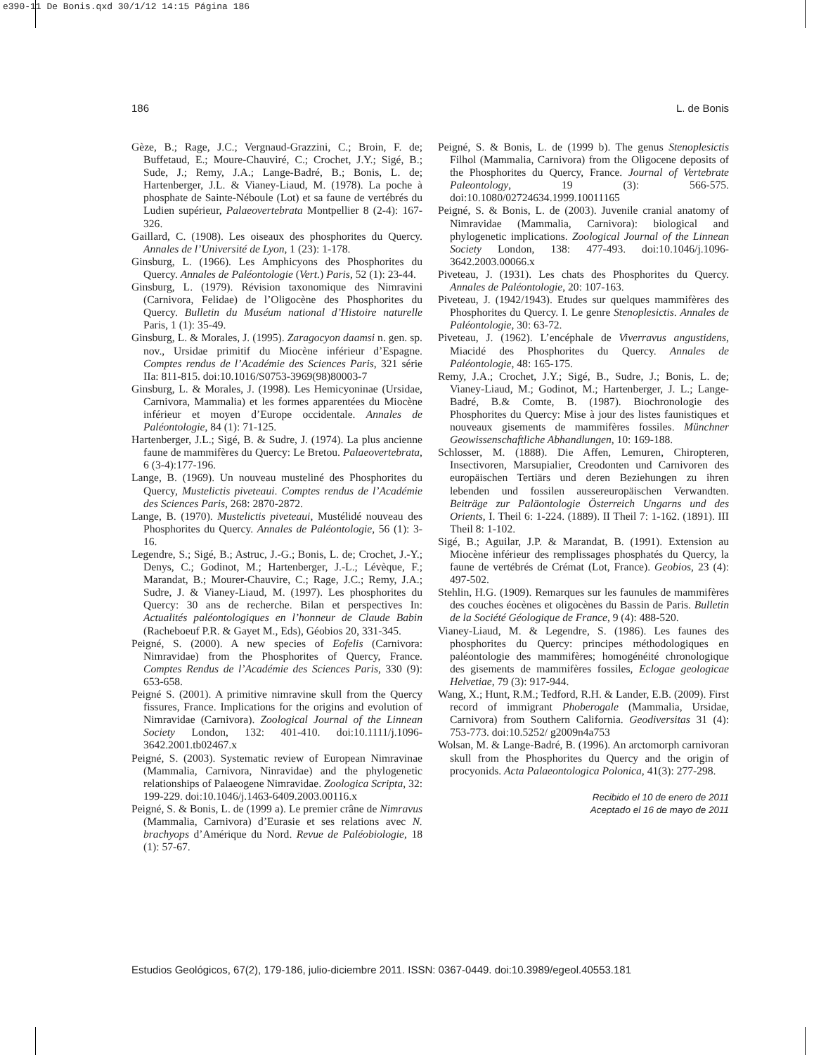e390-11 De Bonis.qxd 30/1/12 14:15 Página 186
186 L. de Bonis
Gèze, B.; Rage, J.C.; Vergnaud-Grazzini, C.; Broin, F. de; Buffetaud, E.; Moure-Chauviré, C.; Crochet, J.Y.; Sigé, B.; Sude, J.; Remy, J.A.; Lange-Badré, B.; Bonis, L. de; Hartenberger, J.L. & Vianey-Liaud, M. (1978). La poche à phosphate de Sainte-Néboule (Lot) et sa faune de vertébrés du Ludien supérieur, Palaeovertebrata Montpellier 8 (2-4): 167-326.
Gaillard, C. (1908). Les oiseaux des phosphorites du Quercy. Annales de l’Université de Lyon, 1 (23): 1-178.
Ginsburg, L. (1966). Les Amphicyons des Phosphorites du Quercy. Annales de Paléontologie (Vert.) Paris, 52 (1): 23-44.
Ginsburg, L. (1979). Révision taxonomique des Nimravini (Carnivora, Felidae) de l’Oligocène des Phosphorites du Quercy. Bulletin du Muséum national d’Histoire naturelle Paris, 1 (1): 35-49.
Ginsburg, L. & Morales, J. (1995). Zaragocyon daamsi n. gen. sp. nov., Ursidae primitif du Miocène inférieur d’Espagne. Comptes rendus de l’Académie des Sciences Paris, 321 série IIa: 811-815. doi:10.1016/S0753-3969(98)80003-7
Ginsburg, L. & Morales, J. (1998). Les Hemicyoninae (Ursidae, Carnivora, Mammalia) et les formes apparentées du Miocène inférieur et moyen d’Europe occidentale. Annales de Paléontologie, 84 (1): 71-125.
Hartenberger, J.L.; Sigé, B. & Sudre, J. (1974). La plus ancienne faune de mammifères du Quercy: Le Bretou. Palaeovertebrata, 6 (3-4):177-196.
Lange, B. (1969). Un nouveau musteliné des Phosphorites du Quercy, Mustelictis piveteaui. Comptes rendus de l’Académie des Sciences Paris, 268: 2870-2872.
Lange, B. (1970). Mustelictis piveteaui, Mustélidé nouveau des Phosphorites du Quercy. Annales de Paléontologie, 56 (1): 3-16.
Legendre, S.; Sigé, B.; Astruc, J.-G.; Bonis, L. de; Crochet, J.-Y.; Denys, C.; Godinot, M.; Hartenberger, J.-L.; Lévèque, F.; Marandat, B.; Mourer-Chauvire, C.; Rage, J.C.; Remy, J.A.; Sudre, J. & Vianey-Liaud, M. (1997). Les phosphorites du Quercy: 30 ans de recherche. Bilan et perspectives In: Actualités paléontologiques en l’honneur de Claude Babin (Racheboeuf P.R. & Gayet M., Eds), Géobios 20, 331-345.
Peigné, S. (2000). A new species of Eofelis (Carnivora: Nimravidae) from the Phosphorites of Quercy, France. Comptes Rendus de l’Académie des Sciences Paris, 330 (9): 653-658.
Peigné S. (2001). A primitive nimravine skull from the Quercy fissures, France. Implications for the origins and evolution of Nimravidae (Carnivora). Zoological Journal of the Linnean Society London, 132: 401-410. doi:10.1111/j.1096-3642.2001.tb02467.x
Peigné, S. (2003). Systematic review of European Nimravinae (Mammalia, Carnivora, Ninravidae) and the phylogenetic relationships of Palaeogene Nimravidae. Zoologica Scripta, 32: 199-229. doi:10.1046/j.1463-6409.2003.00116.x
Peigné, S. & Bonis, L. de (1999 a). Le premier crâne de Nimravus (Mammalia, Carnivora) d’Eurasie et ses relations avec N. brachyops d’Amérique du Nord. Revue de Paléobiologie, 18 (1): 57-67.
Peigné, S. & Bonis, L. de (1999 b). The genus Stenoplesictis Filhol (Mammalia, Carnivora) from the Oligocene deposits of the Phosphorites du Quercy, France. Journal of Vertebrate Paleontology, 19 (3): 566-575. doi:10.1080/02724634.1999.10011165
Peigné, S. & Bonis, L. de (2003). Juvenile cranial anatomy of Nimravidae (Mammalia, Carnivora): biological and phylogenetic implications. Zoological Journal of the Linnean Society London, 138: 477-493. doi:10.1046/j.1096-3642.2003.00066.x
Piveteau, J. (1931). Les chats des Phosphorites du Quercy. Annales de Paléontologie, 20: 107-163.
Piveteau, J. (1942/1943). Etudes sur quelques mammifères des Phosphorites du Quercy. I. Le genre Stenoplesictis. Annales de Paléontologie, 30: 63-72.
Piveteau, J. (1962). L’encéphale de Viverravus angustidens, Miacidé des Phosphorites du Quercy. Annales de Paléontologie, 48: 165-175.
Remy, J.A.; Crochet, J.Y.; Sigé, B., Sudre, J.; Bonis, L. de; Vianey-Liaud, M.; Godinot, M.; Hartenberger, J. L.; Lange-Badré, B.& Comte, B. (1987). Biochronologie des Phosphorites du Quercy: Mise à jour des listes faunistiques et nouveaux gisements de mammifères fossiles. Münchner Geowissenschaftliche Abhandlungen, 10: 169-188.
Schlosser, M. (1888). Die Affen, Lemuren, Chiropteren, Insectivoren, Marsupialier, Creodonten und Carnivoren des europäischen Tertiärs und deren Beziehungen zu ihren lebenden und fossilen aussereuropäischen Verwandten. Beiträge zur Paläontologie Österreich Ungarns und des Orients, I. Theil 6: 1-224. (1889). II Theil 7: 1-162. (1891). III Theil 8: 1-102.
Sigé, B.; Aguilar, J.P. & Marandat, B. (1991). Extension au Miocène inférieur des remplissages phosphatés du Quercy, la faune de vertébrés de Crémat (Lot, France). Geobios, 23 (4): 497-502.
Stehlin, H.G. (1909). Remarques sur les faunules de mammifères des couches éocènes et oligocènes du Bassin de Paris. Bulletin de la Société Géologique de France, 9 (4): 488-520.
Vianey-Liaud, M. & Legendre, S. (1986). Les faunes des phosphorites du Quercy: principes méthodologiques en paléontologie des mammifères; homogénéité chronologique des gisements de mammifères fossiles, Eclogae geologicae Helvetiae, 79 (3): 917-944.
Wang, X.; Hunt, R.M.; Tedford, R.H. & Lander, E.B. (2009). First record of immigrant Phoberogale (Mammalia, Ursidae, Carnivora) from Southern California. Geodiversitas 31 (4): 753-773. doi:10.5252/ g2009n4a753
Wolsan, M. & Lange-Badré, B. (1996). An arctomorph carnivoran skull from the Phosphorites du Quercy and the origin of procyonids. Acta Palaeontologica Polonica, 41(3): 277-298.
Recibido el 10 de enero de 2011
Aceptado el 16 de mayo de 2011
Estudios Geológicos, 67(2), 179-186, julio-diciembre 2011. ISSN: 0367-0449. doi:10.3989/egeol.40553.181